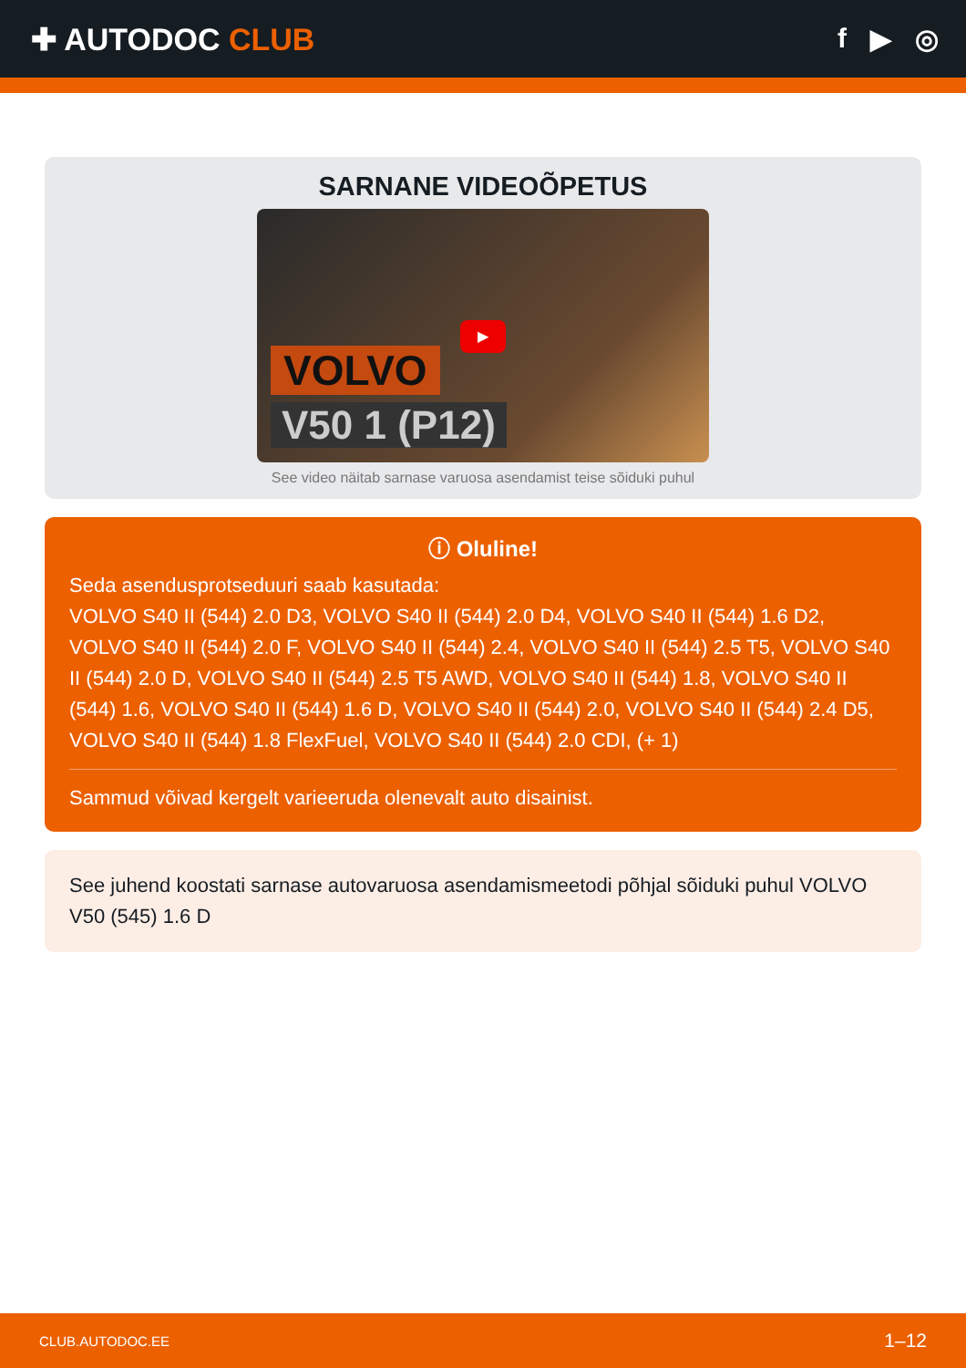✚ AUTODOC CLUB f ▶ ◎
SARNANE VIDEOÕPETUS
▶
VOLVO
V50 1 (P12)
See video näitab sarnase varuosa asendamist teise sõiduki puhul
ⓘ Oluline!
Seda asendusprotseduuri saab kasutada:
VOLVO S40 II (544) 2.0 D3, VOLVO S40 II (544) 2.0 D4, VOLVO S40 II (544) 1.6 D2, VOLVO S40 II (544) 2.0 F, VOLVO S40 II (544) 2.4, VOLVO S40 II (544) 2.5 T5, VOLVO S40 II (544) 2.0 D, VOLVO S40 II (544) 2.5 T5 AWD, VOLVO S40 II (544) 1.8, VOLVO S40 II (544) 1.6, VOLVO S40 II (544) 1.6 D, VOLVO S40 II (544) 2.0, VOLVO S40 II (544) 2.4 D5, VOLVO S40 II (544) 1.8 FlexFuel, VOLVO S40 II (544) 2.0 CDI, (+ 1)
Sammud võivad kergelt varieeruda olenevalt auto disainist.
See juhend koostati sarnase autovaruosa asendamismeetodi põhjal sõiduki puhul VOLVO V50 (545) 1.6 D
CLUB.AUTODOC.EE 1–12